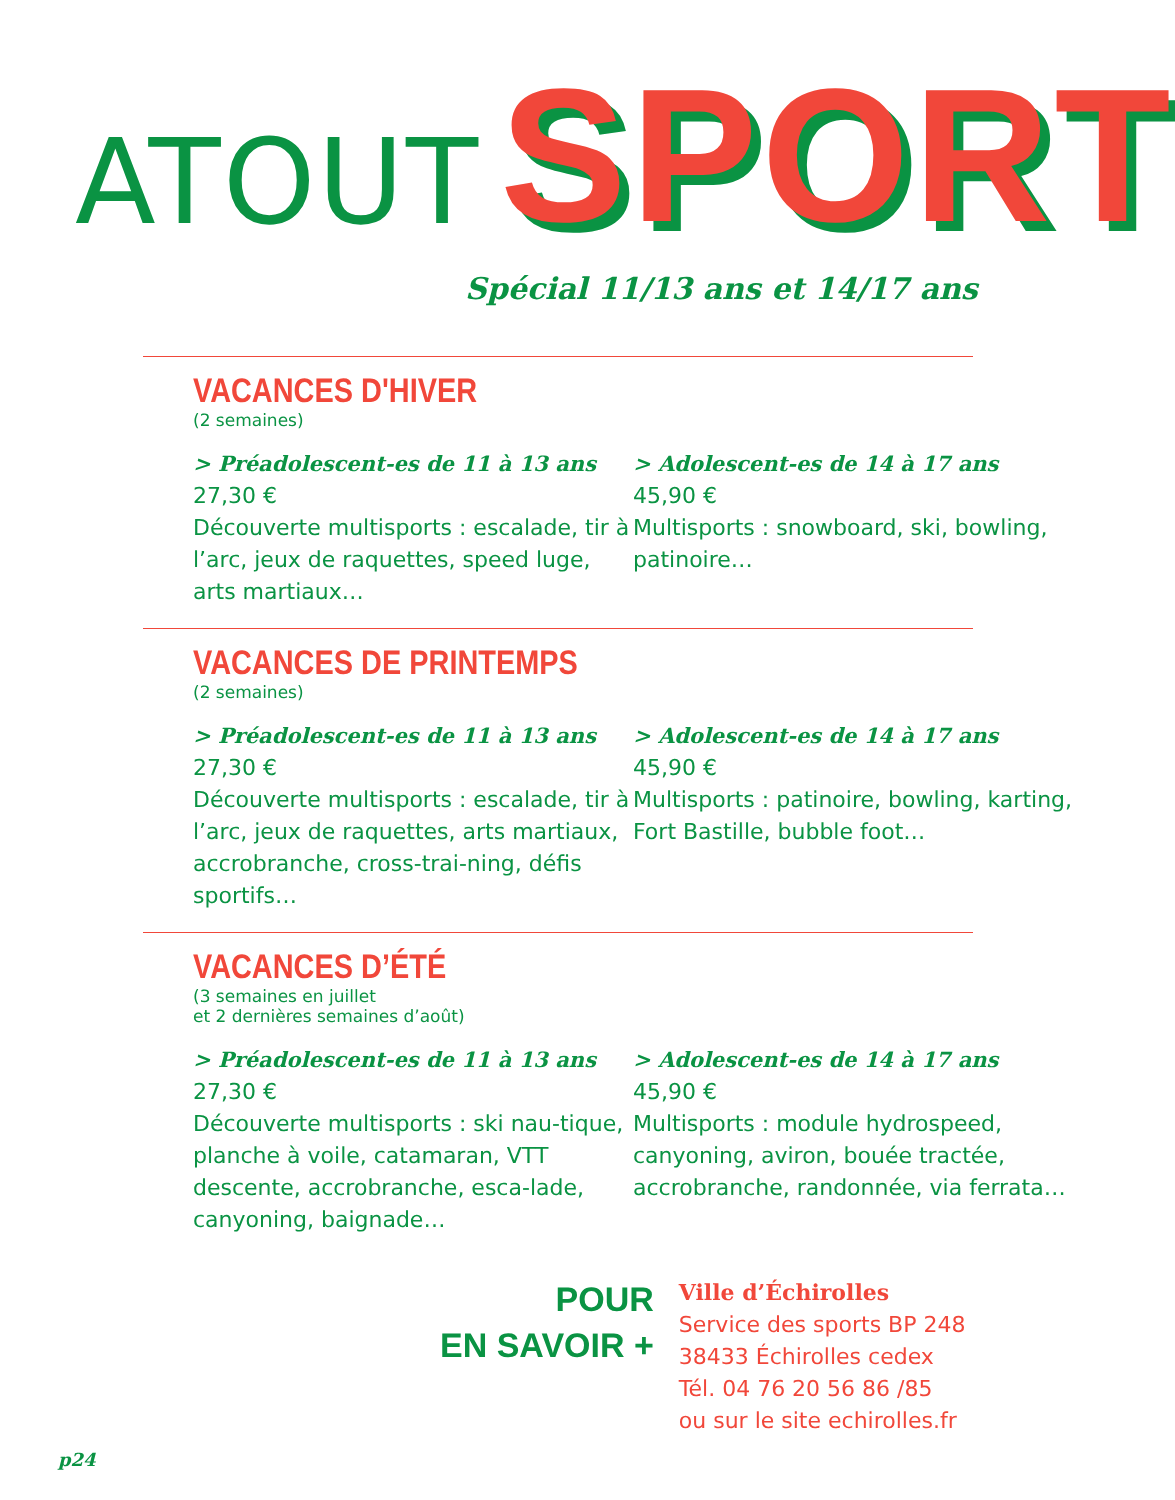ATOUT SPORT
Spécial 11/13 ans et 14/17 ans
VACANCES D'HIVER
(2 semaines)
> Préadolescent-es de 11 à 13 ans
27,30 €
Découverte multisports : escalade, tir à l’arc, jeux de raquettes, speed luge, arts martiaux…
> Adolescent-es de 14 à 17 ans
45,90 €
Multisports : snowboard, ski, bowling, patinoire…
VACANCES DE PRINTEMPS
(2 semaines)
> Préadolescent-es de 11 à 13 ans
27,30 €
Découverte multisports : escalade, tir à l’arc, jeux de raquettes, arts martiaux, accrobranche, cross-trai-ning, défis sportifs…
> Adolescent-es de 14 à 17 ans
45,90 €
Multisports : patinoire, bowling, karting, Fort Bastille, bubble foot…
VACANCES D’ÉTÉ
(3 semaines en juillet
et 2 dernières semaines d’août)
> Préadolescent-es de 11 à 13 ans
27,30 €
Découverte multisports : ski nau-tique, planche à voile, catamaran, VTT descente, accrobranche, esca-lade, canyoning, baignade…
> Adolescent-es de 14 à 17 ans
45,90 €
Multisports : module hydrospeed, canyoning, aviron, bouée tractée, accrobranche, randonnée, via ferrata…
POUR
EN SAVOIR +
Ville d’Échirolles
Service des sports BP 248
38433 Échirolles cedex
Tél. 04 76 20 56 86 /85
ou sur le site echirolles.fr
p24